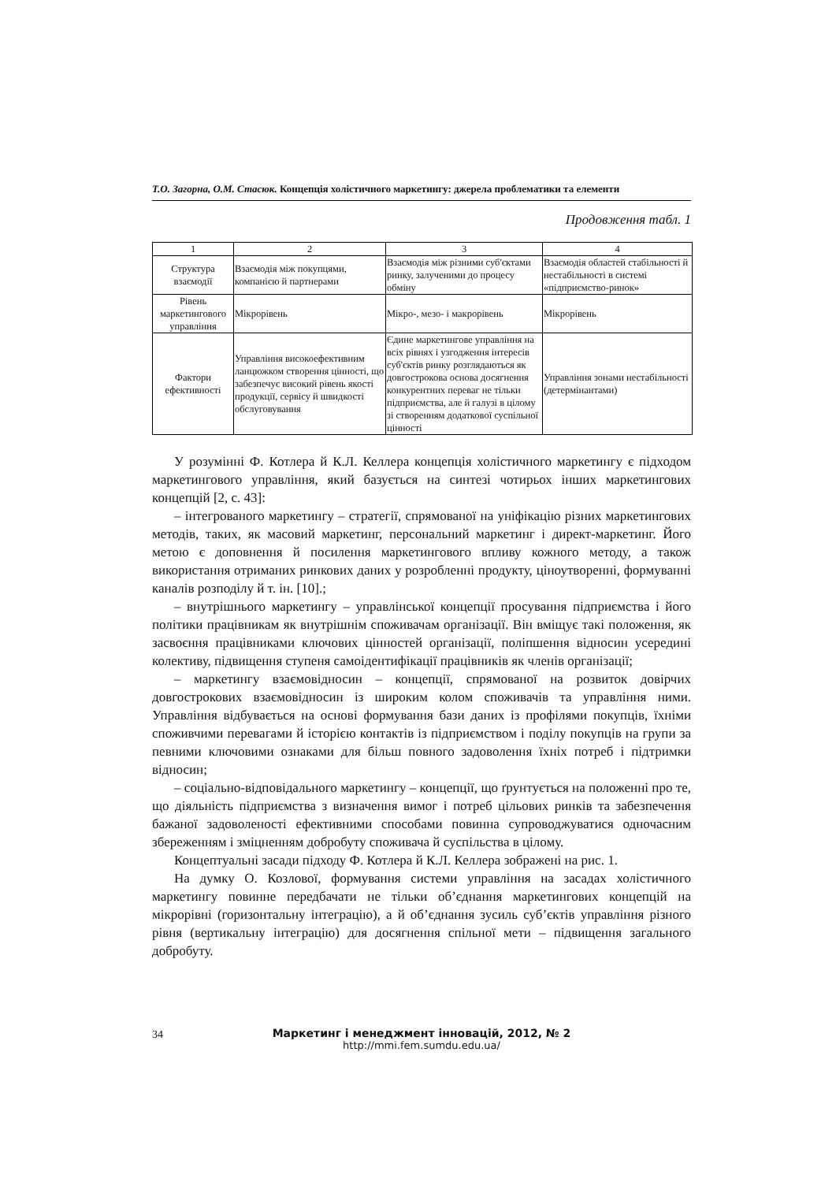Т.О. Загорна, О.М. Стасюк. Концепція холістичного маркетингу: джерела проблематики та елементи
Продовження табл. 1
| 1 | 2 | 3 | 4 |
| --- | --- | --- | --- |
| Структура взаємодії | Взаємодія між покупцями, компанією й партнерами | Взаємодія між різними суб'єктами ринку, залученими до процесу обміну | Взаємодія областей стабільності й нестабільності в системі «підприємство-ринок» |
| Рівень маркетингового управління | Мікрорівень | Мікро-, мезо- і макрорівень | Мікрорівень |
| Фактори ефективності | Управління високоефективним ланцюжком створення цінності, що забезпечує високий рівень якості продукції, сервісу й швидкості обслуговування | Єдине маркетингове управління на всіх рівнях і узгодження інтересів суб'єктів ринку розглядаються як довгострокова основа досягнення конкурентних переваг не тільки підприємства, але й галузі в цілому зі створенням додаткової суспільної цінності | Управління зонами нестабільності (детермінантами) |
У розумінні Ф. Котлера й К.Л. Келлера концепція холістичного маркетингу є підходом маркетингового управління, який базується на синтезі чотирьох інших маркетингових концепцій [2, с. 43]:
– інтегрованого маркетингу – стратегії, спрямованої на уніфікацію різних маркетингових методів, таких, як масовий маркетинг, персональний маркетинг і директ-маркетинг. Його метою є доповнення й посилення маркетингового впливу кожного методу, а також використання отриманих ринкових даних у розробленні продукту, ціноутворенні, формуванні каналів розподілу й т. ін. [10].;
– внутрішнього маркетингу – управлінської концепції просування підприємства і його політики працівникам як внутрішнім споживачам організації. Він вміщує такі положення, як засвоєння працівниками ключових цінностей організації, поліпшення відносин усередині колективу, підвищення ступеня самоідентифікації працівників як членів організації;
– маркетингу взаємовідносин – концепції, спрямованої на розвиток довірчих довгострокових взаємовідносин із широким колом споживачів та управління ними. Управління відбувається на основі формування бази даних із профілями покупців, їхніми споживчими перевагами й історією контактів із підприємством і поділу покупців на групи за певними ключовими ознаками для більш повного задоволення їхніх потреб і підтримки відносин;
– соціально-відповідального маркетингу – концепції, що ґрунтується на положенні про те, що діяльність підприємства з визначення вимог і потреб цільових ринків та забезпечення бажаної задоволеності ефективними способами повинна супроводжуватися одночасним збереженням і зміцненням добробуту споживача й суспільства в цілому.
Концептуальні засади підходу Ф. Котлера й К.Л. Келлера зображені на рис. 1.
На думку О. Козлової, формування системи управління на засадах холістичного маркетингу повинне передбачати не тільки об’єднання маркетингових концепцій на мікрорівні (горизонтальну інтеграцію), а й об’єднання зусиль суб’єктів управління різного рівня (вертикальну інтеграцію) для досягнення спільної мети – підвищення загального добробуту.
34
Маркетинг і менеджмент інновацій, 2012, № 2
http://mmi.fem.sumdu.edu.ua/